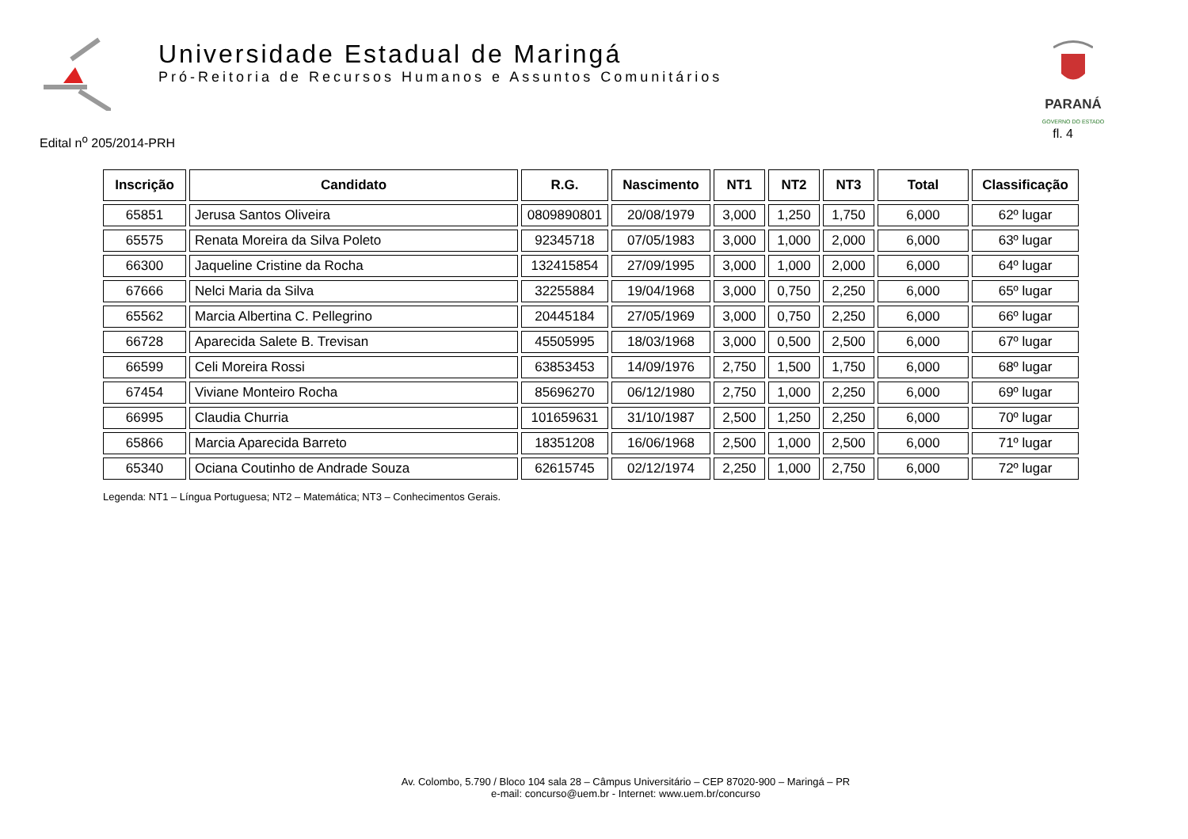Universidade Estadual de Maringá
Pró-Reitoria de Recursos Humanos e Assuntos Comunitários
PARANÁ
GOVERNO DO ESTADO
Edital n<sup>o</sup> 205/2014-PRH
fl. 4
| Inscrição | Candidato | R.G. | Nascimento | NT1 | NT2 | NT3 | Total | Classificação |
| --- | --- | --- | --- | --- | --- | --- | --- | --- |
| 65851 | Jerusa Santos Oliveira | 0809890801 | 20/08/1979 | 3,000 | 1,250 | 1,750 | 6,000 | 62º lugar |
| 65575 | Renata Moreira da Silva Poleto | 92345718 | 07/05/1983 | 3,000 | 1,000 | 2,000 | 6,000 | 63º lugar |
| 66300 | Jaqueline Cristine da Rocha | 132415854 | 27/09/1995 | 3,000 | 1,000 | 2,000 | 6,000 | 64º lugar |
| 67666 | Nelci Maria da Silva | 32255884 | 19/04/1968 | 3,000 | 0,750 | 2,250 | 6,000 | 65º lugar |
| 65562 | Marcia Albertina C. Pellegrino | 20445184 | 27/05/1969 | 3,000 | 0,750 | 2,250 | 6,000 | 66º lugar |
| 66728 | Aparecida Salete B. Trevisan | 45505995 | 18/03/1968 | 3,000 | 0,500 | 2,500 | 6,000 | 67º lugar |
| 66599 | Celi Moreira Rossi | 63853453 | 14/09/1976 | 2,750 | 1,500 | 1,750 | 6,000 | 68º lugar |
| 67454 | Viviane Monteiro Rocha | 85696270 | 06/12/1980 | 2,750 | 1,000 | 2,250 | 6,000 | 69º lugar |
| 66995 | Claudia Churria | 101659631 | 31/10/1987 | 2,500 | 1,250 | 2,250 | 6,000 | 70º lugar |
| 65866 | Marcia Aparecida Barreto | 18351208 | 16/06/1968 | 2,500 | 1,000 | 2,500 | 6,000 | 71º lugar |
| 65340 | Ociana Coutinho de Andrade Souza | 62615745 | 02/12/1974 | 2,250 | 1,000 | 2,750 | 6,000 | 72º lugar |
Legenda: NT1 – Língua Portuguesa; NT2 – Matemática; NT3 – Conhecimentos Gerais.
Av. Colombo, 5.790 / Bloco 104 sala 28 – Câmpus Universitário – CEP 87020-900 – Maringá – PR
e-mail: concurso@uem.br - Internet: www.uem.br/concurso